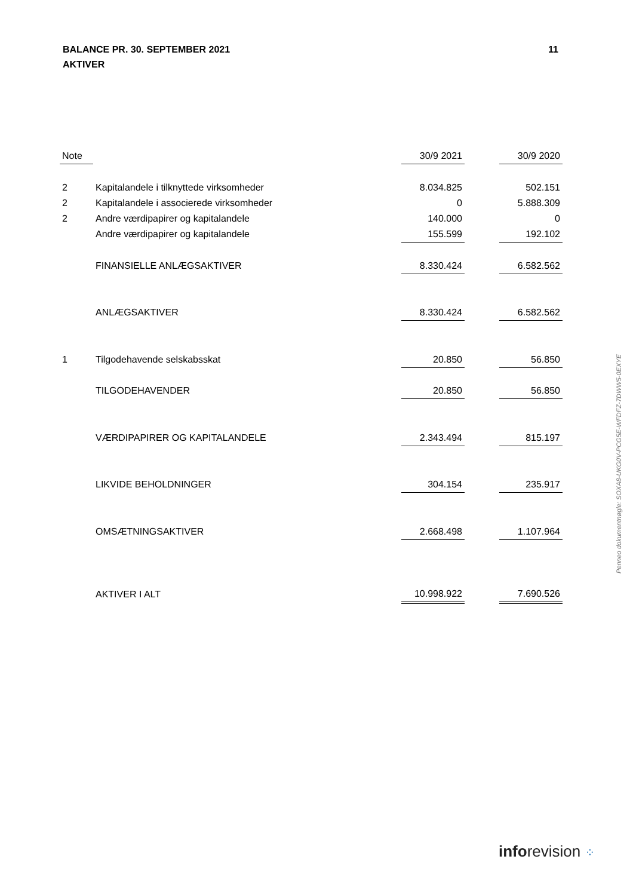BALANCE PR. 30. SEPTEMBER 2021
AKTIVER
11
| Note | | 30/9 2021 | | 30/9 2020 |
| --- | --- | --- | --- | --- |
| 2 | Kapitalandele i tilknyttede virksomheder | 8.034.825 | | 502.151 |
| 2 | Kapitalandele i associerede virksomheder | 0 | | 5.888.309 |
| 2 | Andre værdipapirer og kapitalandele | 140.000 | | 0 |
| | Andre værdipapirer og kapitalandele | 155.599 | | 192.102 |
| | FINANSIELLE ANLÆGSAKTIVER | 8.330.424 | | 6.582.562 |
| | ANLÆGSAKTIVER | 8.330.424 | | 6.582.562 |
| 1 | Tilgodehavende selskabsskat | 20.850 | | 56.850 |
| | TILGODEHAVENDER | 20.850 | | 56.850 |
| | VÆRDIPAPIRER OG KAPITALANDELE | 2.343.494 | | 815.197 |
| | LIKVIDE BEHOLDNINGER | 304.154 | | 235.917 |
| | OMSÆTNINGSAKTIVER | 2.668.498 | | 1.107.964 |
| | AKTIVER I ALT | 10.998.922 | | 7.690.526 |
Penneo dokumentnøgle: SOXA8-UKG0V-PCG5E-WFDFZ-7DWW5-0EXYE
inforevision ⁘